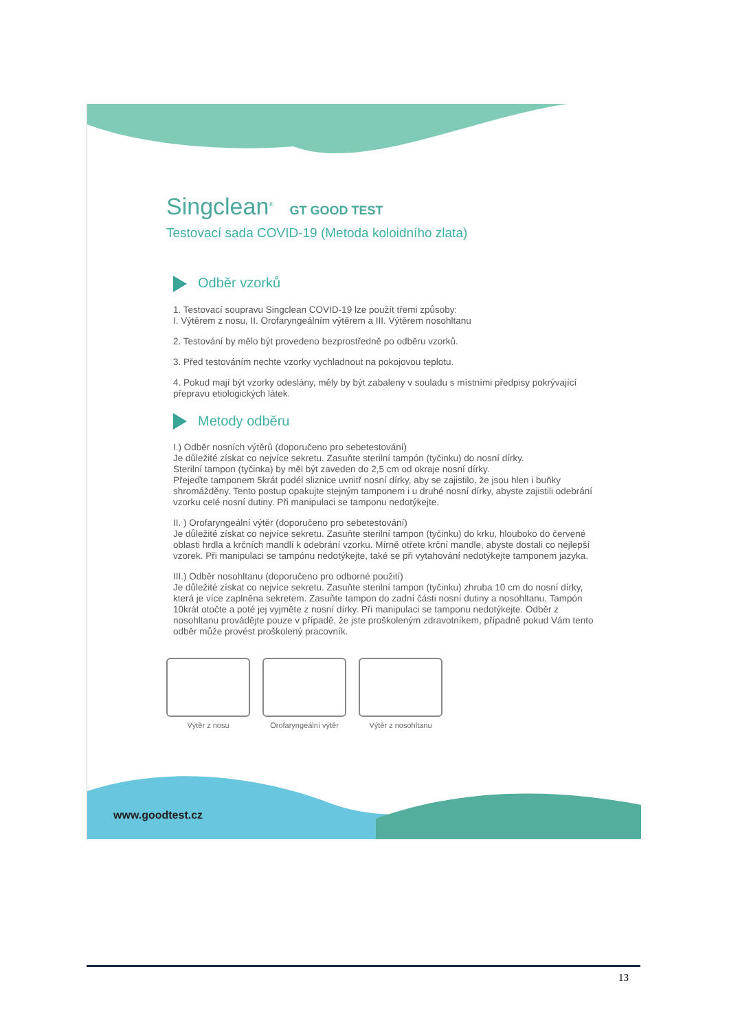www.goodtest.cz
Singclean<sup>®</sup> GT GOOD TEST
Testovací sada COVID-19 (Metoda koloidního zlata)
Odběr vzorků
1. Testovací soupravu Singclean COVID-19 lze použít třemi způsoby:
I. Výtěrem z nosu, II. Orofaryngeálním výtěrem a III. Výtěrem nosohltanu
2. Testování by mělo být provedeno bezprostředně po odběru vzorků.
3. Před testováním nechte vzorky vychladnout na pokojovou teplotu.
4. Pokud mají být vzorky odeslány, měly by být zabaleny v souladu s místními předpisy pokrývající přepravu etiologických látek.
Metody odběru
I.) Odběr nosních výtěrů (doporučeno pro sebetestování)
Je důležité získat co nejvíce sekretu. Zasuňte sterilní tampón (tyčinku) do nosní dírky.
Sterilní tampon (tyčinka) by měl být zaveden do 2,5 cm od okraje nosní dírky.
Přejeďte tamponem 5krát podél sliznice uvnitř nosní dírky, aby se zajistilo, že jsou hlen i buňky shromážděny. Tento postup opakujte stejným tamponem i u druhé nosní dírky, abyste zajistili odebrání vzorku celé nosní dutiny. Při manipulaci se tamponu nedotýkejte.
II. ) Orofaryngeální výtěr (doporučeno pro sebetestování)
Je důležité získat co nejvíce sekretu. Zasuňte sterilní tampon (tyčinku) do krku, hlouboko do červené oblasti hrdla a krčních mandlí k odebrání vzorku. Mírně otřete krční mandle, abyste dostali co nejlepší vzorek. Při manipulaci se tampónu nedotýkejte, také se při vytahování nedotýkejte tamponem jazyka.
III.) Odběr nosohltanu (doporučeno pro odborné použití)
Je důležité získat co nejvíce sekretu. Zasuňte sterilní tampon (tyčinku) zhruba 10 cm do nosní dírky, která je více zaplněna sekretem. Zasuňte tampon do zadní části nosní dutiny a nosohltanu. Tampón 10krát otočte a poté jej vyjměte z nosní dírky. Při manipulaci se tamponu nedotýkejte. Odběr z nosohltanu provádějte pouze v případě, že jste proškoleným zdravotníkem, případně pokud Vám tento odběr může provést proškolený pracovník.
Výtěr z nosu Orofaryngeální výtěr Výtěr z nosohltanu
13